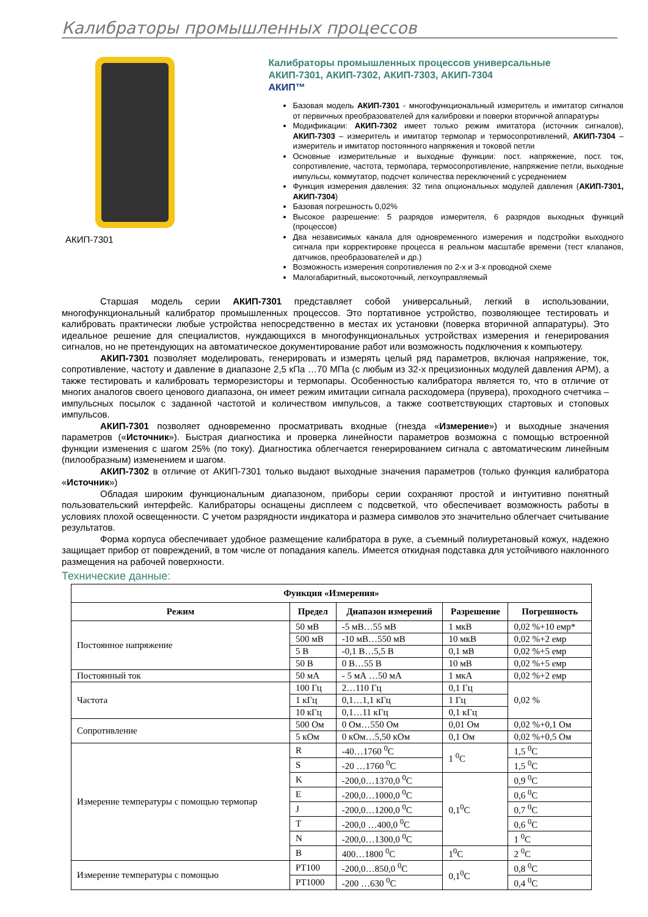Калибраторы промышленных процессов
АКИП-7301
Калибраторы промышленных процессов универсальные
АКИП-7301, АКИП-7302, АКИП-7303, АКИП-7304
АКИП™
Базовая модель АКИП-7301 - многофункциональный измеритель и имитатор сигналов от первичных преобразователей для калибровки и поверки вторичной аппаратуры
Модификации: АКИП-7302 имеет только режим имитатора (источник сигналов), АКИП-7303 – измеритель и имитатор термопар и термосопротивлений, АКИП-7304 – измеритель и имитатор постоянного напряжения и токовой петли
Основные измерительные и выходные функции: пост. напряжение, пост. ток, сопротивление, частота, термопара, термосопротивление, напряжение петли, выходные импульсы, коммутатор, подсчет количества переключений с усреднением
Функция измерения давления: 32 типа опциональных модулей давления (АКИП-7301, АКИП-7304)
Базовая погрешность 0,02%
Высокое разрешение: 5 разрядов измерителя, 6 разрядов выходных функций (процессов)
Два независимых канала для одновременного измерения и подстройки выходного сигнала при корректировке процесса в реальном масштабе времени (тест клапанов, датчиков, преобразователей и др.)
Возможность измерения сопротивления по 2-х и 3-х проводной схеме
Малогабаритный, высокоточный, легкоуправляемый
Старшая модель серии АКИП-7301 представляет собой универсальный, легкий в использовании, многофункциональный калибратор промышленных процессов. Это портативное устройство, позволяющее тестировать и калибровать практически любые устройства непосредственно в местах их установки (поверка вторичной аппаратуры). Это идеальное решение для специалистов, нуждающихся в многофункциональных устройствах измерения и генерирования сигналов, но не претендующих на автоматическое документирование работ или возможность подключения к компьютеру.
АКИП-7301 позволяет моделировать, генерировать и измерять целый ряд параметров, включая напряжение, ток, сопротивление, частоту и давление в диапазоне 2,5 кПа …70 МПа (с любым из 32-х прецизионных модулей давления APM), а также тестировать и калибровать терморезисторы и термопары. Особенностью калибратора является то, что в отличие от многих аналогов своего ценового диапазона, он имеет режим имитации сигнала расходомера (прувера), проходного счетчика – импульсных посылок с заданной частотой и количеством импульсов, а также соответствующих стартовых и стоповых импульсов.
АКИП-7301 позволяет одновременно просматривать входные (гнезда «Измерение») и выходные значения параметров («Источник»). Быстрая диагностика и проверка линейности параметров возможна с помощью встроенной функции изменения с шагом 25% (по току). Диагностика облегчается генерированием сигнала с автоматическим линейным (пилообразным) изменением и шагом.
АКИП-7302 в отличие от АКИП-7301 только выдают выходные значения параметров (только функция калибратора «Источник»)
Обладая широким функциональным диапазоном, приборы серии сохраняют простой и интуитивно понятный пользовательский интерфейс. Калибраторы оснащены дисплеем с подсветкой, что обеспечивает возможность работы в условиях плохой освещенности. С учетом разрядности индикатора и размера символов это значительно облегчает считывание результатов.
Форма корпуса обеспечивает удобное размещение калибратора в руке, а съемный полиуретановый кожух, надежно защищает прибор от повреждений, в том числе от попадания капель. Имеется откидная подставка для устойчивого наклонного размещения на рабочей поверхности.
Технические данные:
| Функция «Измерения» | | | | |
| --- | --- | --- | --- | --- |
| Режим | Предел | Диапазон измерений | Разрешение | Погрешность |
| Постоянное напряжение | 50 мВ | -5 мВ…55 мВ | 1 мкВ | 0,02 %+10 емр* |
| | 500 мВ | -10 мВ…550 мВ | 10 мкВ | 0,02 %+2 емр |
| | 5 В | -0,1 В…5,5 В | 0,1 мВ | 0,02 %+5 емр |
| | 50 В | 0 В…55 В | 10 мВ | 0,02 %+5 емр |
| Постоянный ток | 50 мА | - 5 мА …50 мА | 1 мкА | 0,02 %+2 емр |
| Частота | 100 Гц | 2…110 Гц | 0,1 Гц | 0,02 % |
| | 1 кГц | 0,1…1,1 кГц | 1 Гц | |
| | 10 кГц | 0,1…11 кГц | 0,1 кГц | |
| Сопротивление | 500 Ом | 0 Ом…550 Ом | 0,01 Ом | 0,02 %+0,1 Ом |
| | 5 кОм | 0 кОм…5,50 кОм | 0,1 Ом | 0,02 %+0,5 Ом |
| Измерение температуры с помощью термопар | R | -40…1760 <sup>0</sup>C | 1 <sup>0</sup>C | 1,5 <sup>0</sup>C |
| | S | -20 …1760 <sup>0</sup>C | | 1,5 <sup>0</sup>C |
| | K | -200,0…1370,0 <sup>0</sup>C | 0,1<sup>0</sup>C | 0,9 <sup>0</sup>C |
| | E | -200,0…1000,0 <sup>0</sup>C | | 0,6 <sup>0</sup>C |
| | J | -200,0…1200,0 <sup>0</sup>C | | 0,7 <sup>0</sup>C |
| | T | -200,0 …400,0 <sup>0</sup>C | | 0,6 <sup>0</sup>C |
| | N | -200,0…1300,0 <sup>0</sup>C | | 1 <sup>0</sup>C |
| | B | 400…1800 <sup>0</sup>C | 1<sup>0</sup>C | 2 <sup>0</sup>C |
| Измерение температуры с помощью | PT100 | -200,0…850,0 <sup>0</sup>C | 0,1<sup>0</sup>C | 0,8 <sup>0</sup>C |
| | PT1000 | -200 …630 <sup>0</sup>C | | 0,4 <sup>0</sup>C |